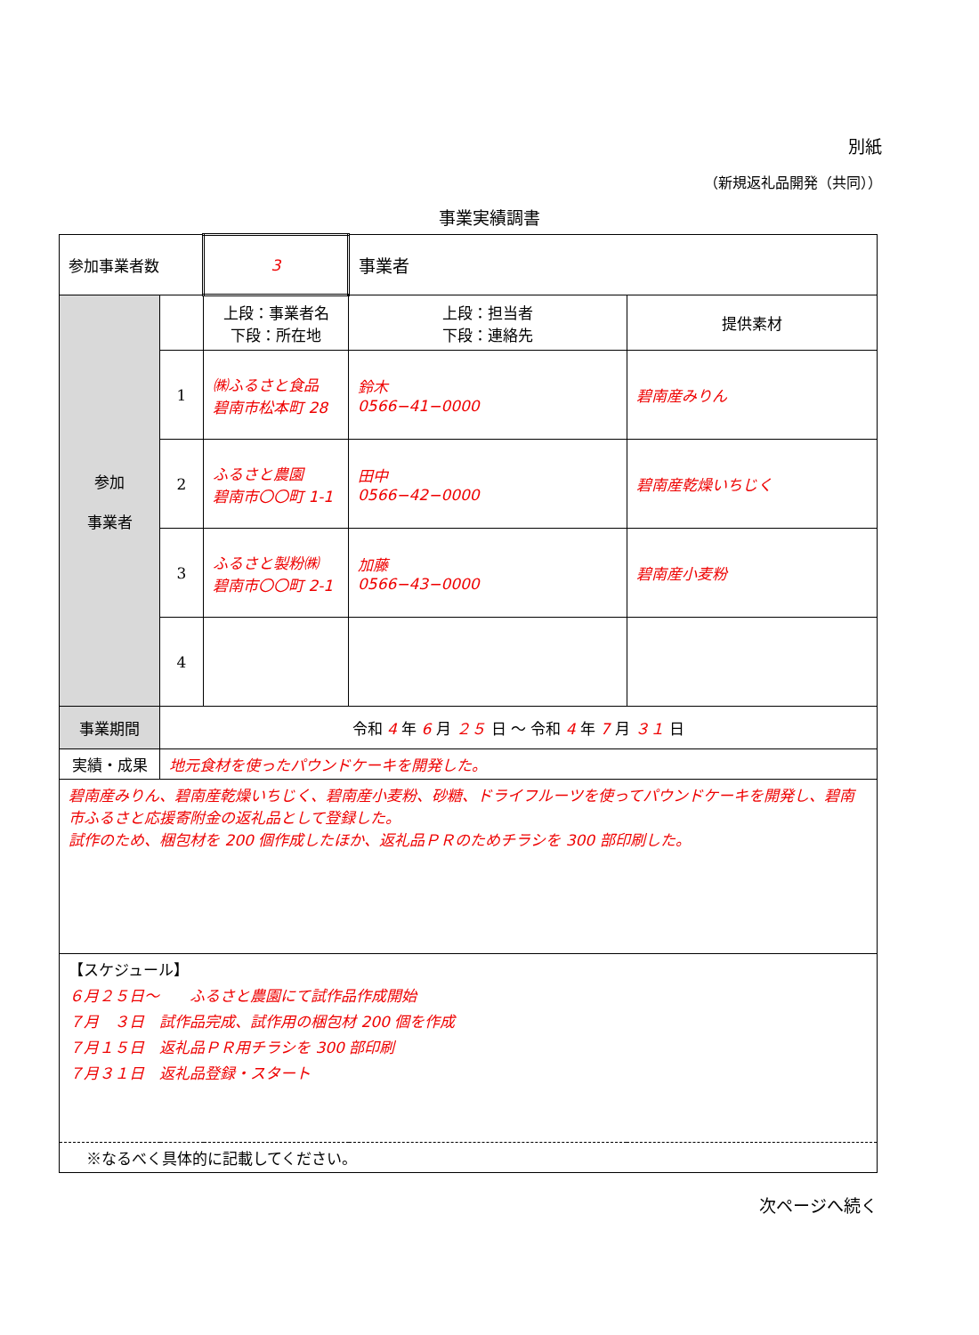別紙
（新規返礼品開発（共同））
事業実績調書
| 参加事業者数 | | 3 | 事業者 | | |
| 参加 事業者 | | 上段：事業者名 下段：所在地 | | 上段：担当者 下段：連絡先 | 提供素材 |
| | 1 | ㈱ふるさと食品 碧南市松本町 28 | | 鈴木 0566−41−0000 | 碧南産みりん |
| | 2 | ふるさと農園 碧南市〇〇町 1-1 | | 田中 0566−42−0000 | 碧南産乾燥いちじく |
| | 3 | ふるさと製粉㈱ 碧南市〇〇町 2-1 | | 加藤 0566−43−0000 | 碧南産小麦粉 |
| | 4 | | | | |
| 事業期間 | 令和 4 年 6 月 ２５ 日 〜 令和 4 年 7 月 ３１ 日 | | | | |
| 実績・成果 | 地元食材を使ったパウンドケーキを開発した。 | | | | |
| 碧南産みりん、碧南産乾燥いちじく、碧南産小麦粉、砂糖、ドライフルーツを使ってパウンドケーキを開発し、碧南市ふるさと応援寄附金の返礼品として登録した。 試作のため、梱包材を 200 個作成したほか、返礼品ＰＲのためチラシを 300 部印刷した。 | | | | | |
| 【スケジュール】 ６月２５日〜 ふるさと農園にて試作品作成開始 ７月 ３日 試作品完成、試作用の梱包材 200 個を作成 ７月１５日 返礼品ＰＲ用チラシを 300 部印刷 ７月３１日 返礼品登録・スタート | | | | | |
| ※なるべく具体的に記載してください。 | | | | | |
次ページへ続く